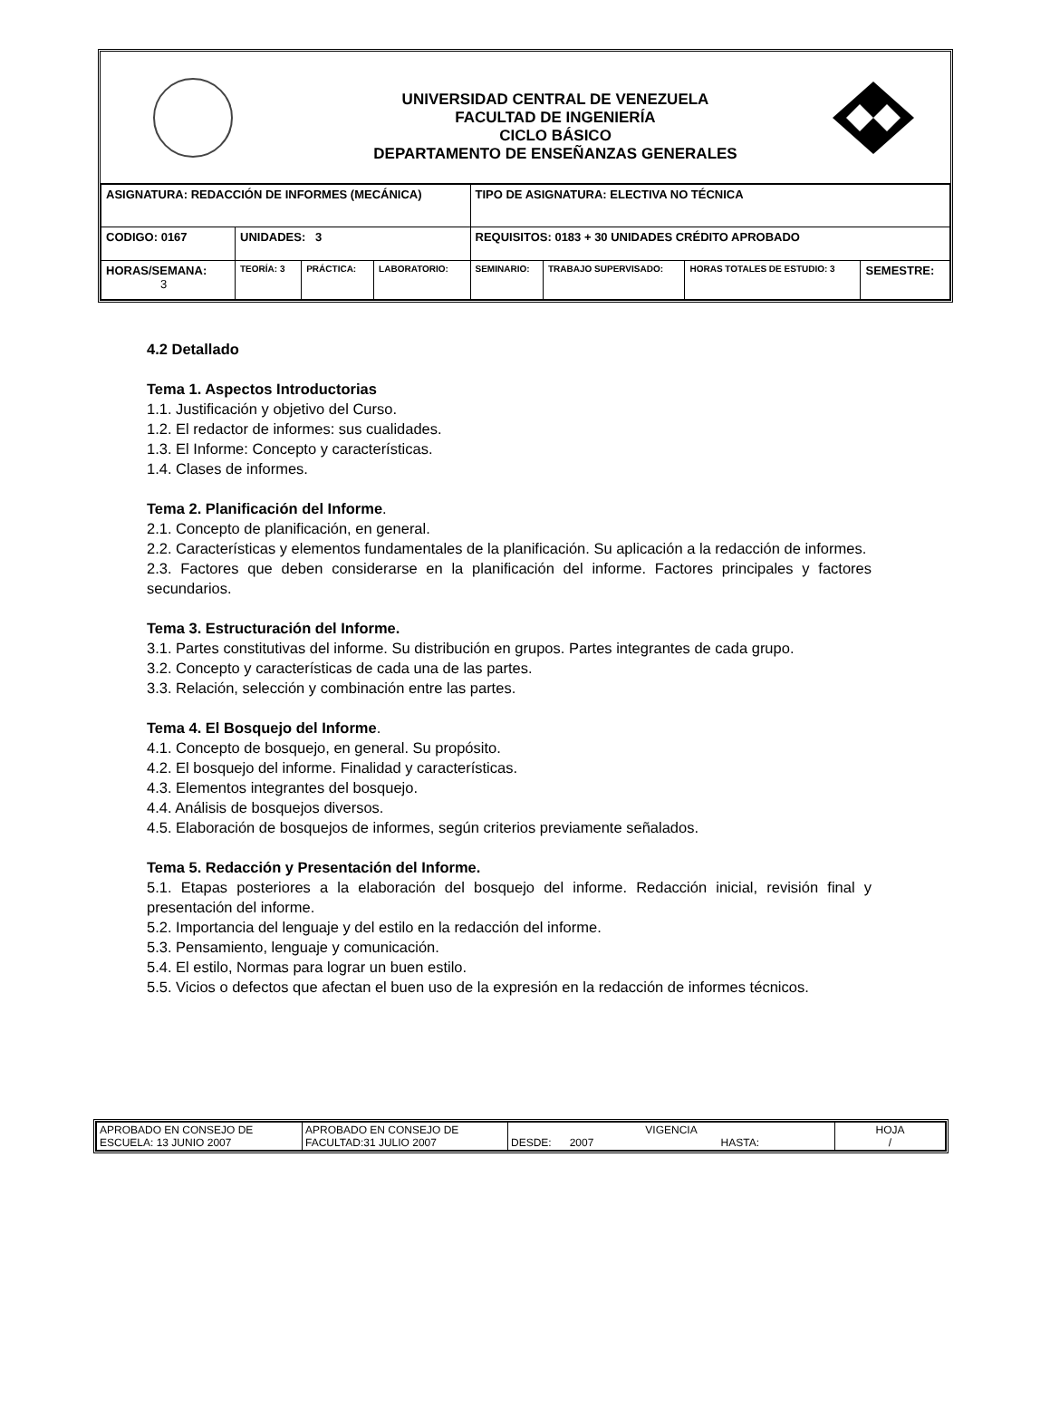UNIVERSIDAD CENTRAL DE VENEZUELA
FACULTAD DE INGENIERÍA
CICLO BÁSICO
DEPARTAMENTO DE ENSEÑANZAS GENERALES
| ASIGNATURA: REDACCIÓN DE INFORMES (MECÁNICA) | | | | TIPO DE ASIGNATURA: ELECTIVA NO TÉCNICA | | | |
| CODIGO: 0167 | UNIDADES: 3 | | | REQUISITOS: 0183 + 30 UNIDADES CRÉDITO APROBADO | | | |
| HORAS/SEMANA: 3 | TEORÍA: 3 | PRÁCTICA: | LABORATORIO: | SEMINARIO: | TRABAJO SUPERVISADO: | HORAS TOTALES DE ESTUDIO: 3 | SEMESTRE: |
4.2 Detallado
Tema 1. Aspectos Introductorias
1.1. Justificación y objetivo del Curso.
1.2. El redactor de informes: sus cualidades.
1.3. El Informe: Concepto y características.
1.4. Clases de informes.
Tema 2. Planificación del Informe.
2.1. Concepto de planificación, en general.
2.2. Características y elementos fundamentales de la planificación. Su aplicación a la redacción de informes.
2.3. Factores que deben considerarse en la planificación del informe. Factores principales y factores secundarios.
Tema 3. Estructuración del Informe.
3.1. Partes constitutivas del informe. Su distribución en grupos. Partes integrantes de cada grupo.
3.2. Concepto y características de cada una de las partes.
3.3. Relación, selección y combinación entre las partes.
Tema 4. El Bosquejo del Informe.
4.1. Concepto de bosquejo, en general. Su propósito.
4.2. El bosquejo del informe. Finalidad y características.
4.3. Elementos integrantes del bosquejo.
4.4. Análisis de bosquejos diversos.
4.5. Elaboración de bosquejos de informes, según criterios previamente señalados.
Tema 5. Redacción y Presentación del Informe.
5.1. Etapas posteriores a la elaboración del bosquejo del informe. Redacción inicial, revisión final y presentación del informe.
5.2. Importancia del lenguaje y del estilo en la redacción del informe.
5.3. Pensamiento, lenguaje y comunicación.
5.4. El estilo, Normas para lograr un buen estilo.
5.5. Vicios o defectos que afectan el buen uso de la expresión en la redacción de informes técnicos.
| APROBADO EN CONSEJO DE ESCUELA: 13 JUNIO 2007 | APROBADO EN CONSEJO DE FACULTAD:31 JULIO 2007 | VIGENCIA DESDE: 2007 HASTA: | HOJA / |